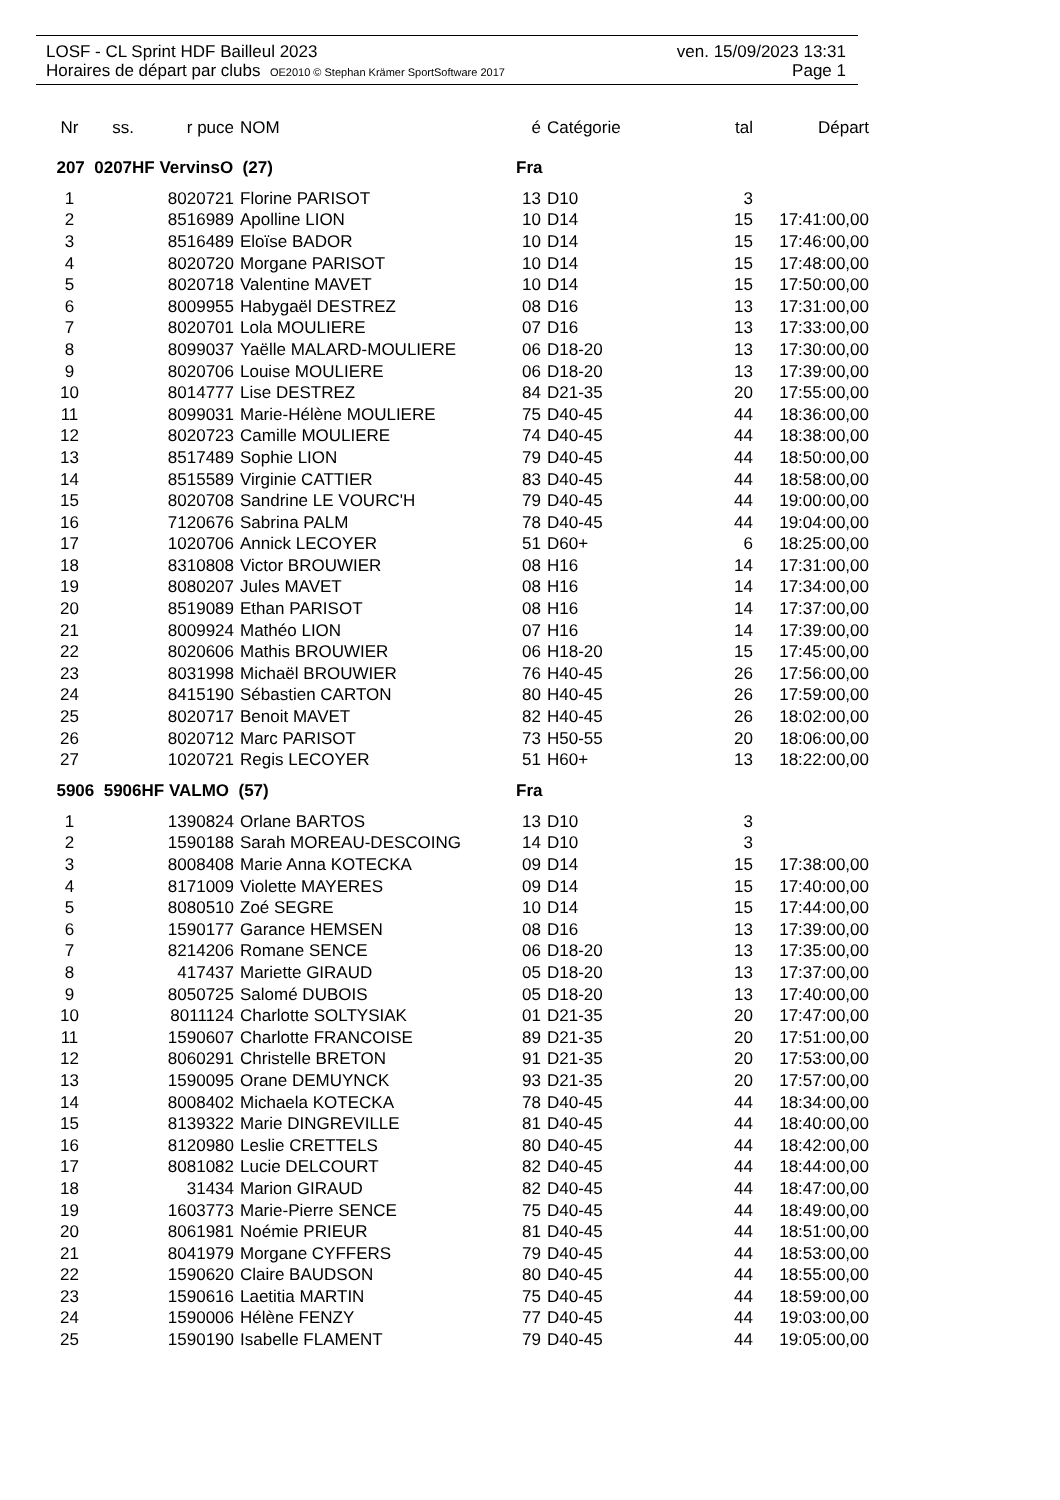LOSF - CL Sprint HDF Bailleul 2023 ven. 15/09/2023 13:31
Horaires de départ par clubs OE2010 © Stephan Krämer SportSoftware 2017 Page 1
| Nr | ss. | r puce | NOM | é | Catégorie | tal | Départ |
| --- | --- | --- | --- | --- | --- | --- | --- |
| 207 0207HF VervinsO (27) | | | | Fra | | | |
| 1 | | 8020721 | Florine PARISOT | 13 | D10 | 3 | |
| 2 | | 8516989 | Apolline LION | 10 | D14 | 15 | 17:41:00,00 |
| 3 | | 8516489 | Eloïse BADOR | 10 | D14 | 15 | 17:46:00,00 |
| 4 | | 8020720 | Morgane PARISOT | 10 | D14 | 15 | 17:48:00,00 |
| 5 | | 8020718 | Valentine MAVET | 10 | D14 | 15 | 17:50:00,00 |
| 6 | | 8009955 | Habygaël DESTREZ | 08 | D16 | 13 | 17:31:00,00 |
| 7 | | 8020701 | Lola MOULIERE | 07 | D16 | 13 | 17:33:00,00 |
| 8 | | 8099037 | Yaëlle MALARD-MOULIERE | 06 | D18-20 | 13 | 17:30:00,00 |
| 9 | | 8020706 | Louise MOULIERE | 06 | D18-20 | 13 | 17:39:00,00 |
| 10 | | 8014777 | Lise DESTREZ | 84 | D21-35 | 20 | 17:55:00,00 |
| 11 | | 8099031 | Marie-Hélène MOULIERE | 75 | D40-45 | 44 | 18:36:00,00 |
| 12 | | 8020723 | Camille MOULIERE | 74 | D40-45 | 44 | 18:38:00,00 |
| 13 | | 8517489 | Sophie LION | 79 | D40-45 | 44 | 18:50:00,00 |
| 14 | | 8515589 | Virginie CATTIER | 83 | D40-45 | 44 | 18:58:00,00 |
| 15 | | 8020708 | Sandrine LE VOURC'H | 79 | D40-45 | 44 | 19:00:00,00 |
| 16 | | 7120676 | Sabrina PALM | 78 | D40-45 | 44 | 19:04:00,00 |
| 17 | | 1020706 | Annick LECOYER | 51 | D60+ | 6 | 18:25:00,00 |
| 18 | | 8310808 | Victor BROUWIER | 08 | H16 | 14 | 17:31:00,00 |
| 19 | | 8080207 | Jules MAVET | 08 | H16 | 14 | 17:34:00,00 |
| 20 | | 8519089 | Ethan PARISOT | 08 | H16 | 14 | 17:37:00,00 |
| 21 | | 8009924 | Mathéo LION | 07 | H16 | 14 | 17:39:00,00 |
| 22 | | 8020606 | Mathis BROUWIER | 06 | H18-20 | 15 | 17:45:00,00 |
| 23 | | 8031998 | Michaël BROUWIER | 76 | H40-45 | 26 | 17:56:00,00 |
| 24 | | 8415190 | Sébastien CARTON | 80 | H40-45 | 26 | 17:59:00,00 |
| 25 | | 8020717 | Benoit MAVET | 82 | H40-45 | 26 | 18:02:00,00 |
| 26 | | 8020712 | Marc PARISOT | 73 | H50-55 | 20 | 18:06:00,00 |
| 27 | | 1020721 | Regis LECOYER | 51 | H60+ | 13 | 18:22:00,00 |
| 5906 5906HF VALMO (57) | | | | Fra | | | |
| 1 | | 1390824 | Orlane BARTOS | 13 | D10 | 3 | |
| 2 | | 1590188 | Sarah MOREAU-DESCOING | 14 | D10 | 3 | |
| 3 | | 8008408 | Marie Anna KOTECKA | 09 | D14 | 15 | 17:38:00,00 |
| 4 | | 8171009 | Violette MAYERES | 09 | D14 | 15 | 17:40:00,00 |
| 5 | | 8080510 | Zoé SEGRE | 10 | D14 | 15 | 17:44:00,00 |
| 6 | | 1590177 | Garance HEMSEN | 08 | D16 | 13 | 17:39:00,00 |
| 7 | | 8214206 | Romane SENCE | 06 | D18-20 | 13 | 17:35:00,00 |
| 8 | | 417437 | Mariette GIRAUD | 05 | D18-20 | 13 | 17:37:00,00 |
| 9 | | 8050725 | Salomé DUBOIS | 05 | D18-20 | 13 | 17:40:00,00 |
| 10 | | 8011124 | Charlotte SOLTYSIAK | 01 | D21-35 | 20 | 17:47:00,00 |
| 11 | | 1590607 | Charlotte FRANCOISE | 89 | D21-35 | 20 | 17:51:00,00 |
| 12 | | 8060291 | Christelle BRETON | 91 | D21-35 | 20 | 17:53:00,00 |
| 13 | | 1590095 | Orane DEMUYNCK | 93 | D21-35 | 20 | 17:57:00,00 |
| 14 | | 8008402 | Michaela KOTECKA | 78 | D40-45 | 44 | 18:34:00,00 |
| 15 | | 8139322 | Marie DINGREVILLE | 81 | D40-45 | 44 | 18:40:00,00 |
| 16 | | 8120980 | Leslie CRETTELS | 80 | D40-45 | 44 | 18:42:00,00 |
| 17 | | 8081082 | Lucie DELCOURT | 82 | D40-45 | 44 | 18:44:00,00 |
| 18 | | 31434 | Marion GIRAUD | 82 | D40-45 | 44 | 18:47:00,00 |
| 19 | | 1603773 | Marie-Pierre SENCE | 75 | D40-45 | 44 | 18:49:00,00 |
| 20 | | 8061981 | Noémie PRIEUR | 81 | D40-45 | 44 | 18:51:00,00 |
| 21 | | 8041979 | Morgane CYFFERS | 79 | D40-45 | 44 | 18:53:00,00 |
| 22 | | 1590620 | Claire BAUDSON | 80 | D40-45 | 44 | 18:55:00,00 |
| 23 | | 1590616 | Laetitia MARTIN | 75 | D40-45 | 44 | 18:59:00,00 |
| 24 | | 1590006 | Hélène FENZY | 77 | D40-45 | 44 | 19:03:00,00 |
| 25 | | 1590190 | Isabelle FLAMENT | 79 | D40-45 | 44 | 19:05:00,00 |